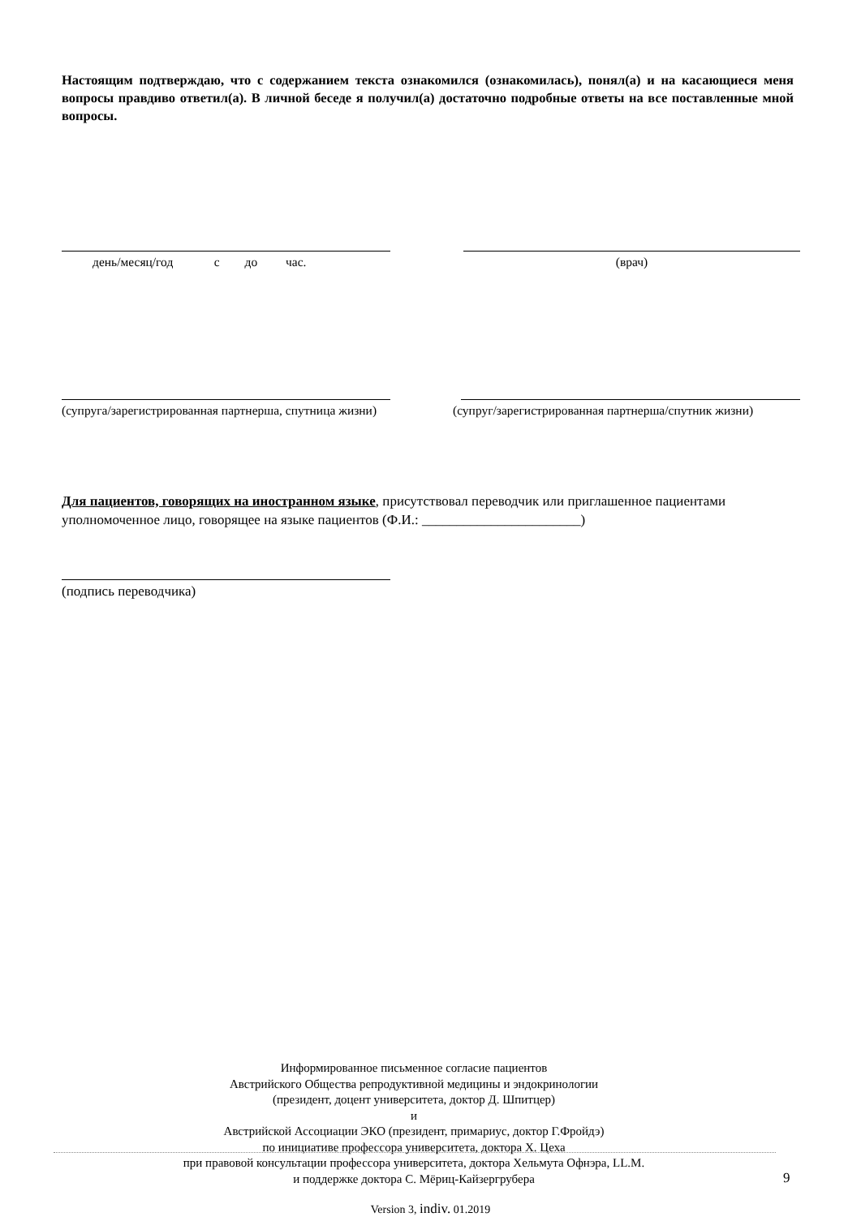Настоящим подтверждаю, что с содержанием текста ознакомился (ознакомилась), понял(а) и на касающиеся меня вопросы правдиво ответил(а). В личной беседе я получил(а) достаточно подробные ответы на все поставленные мной вопросы.
день/месяц/год с до час.
(врач)
(супруга/зарегистрированная партнерша, спутница жизни)
(супруг/зарегистрированная партнерша/спутник жизни)
Для пациентов, говорящих на иностранном языке, присутствовал переводчик или приглашенное пациентами уполномоченное лицо, говорящее на языке пациентов (Ф.И.: _______________________)
(подпись переводчика)
Информированное письменное согласие пациентов
Австрийского Общества репродуктивной медицины и эндокринологии
(президент, доцент университета, доктор Д. Шпитцер)
и
Австрийской Ассоциации ЭКО (президент, примариус, доктор Г.Фройдэ)
по инициативе профессора университета, доктора Х. Цеха
при правовой консультации профессора университета, доктора Хельмута Офнэра, LL.M.
и поддержке доктора С. Мёриц-Кайзергрубера
9
Version 3, indiv. 01.2019